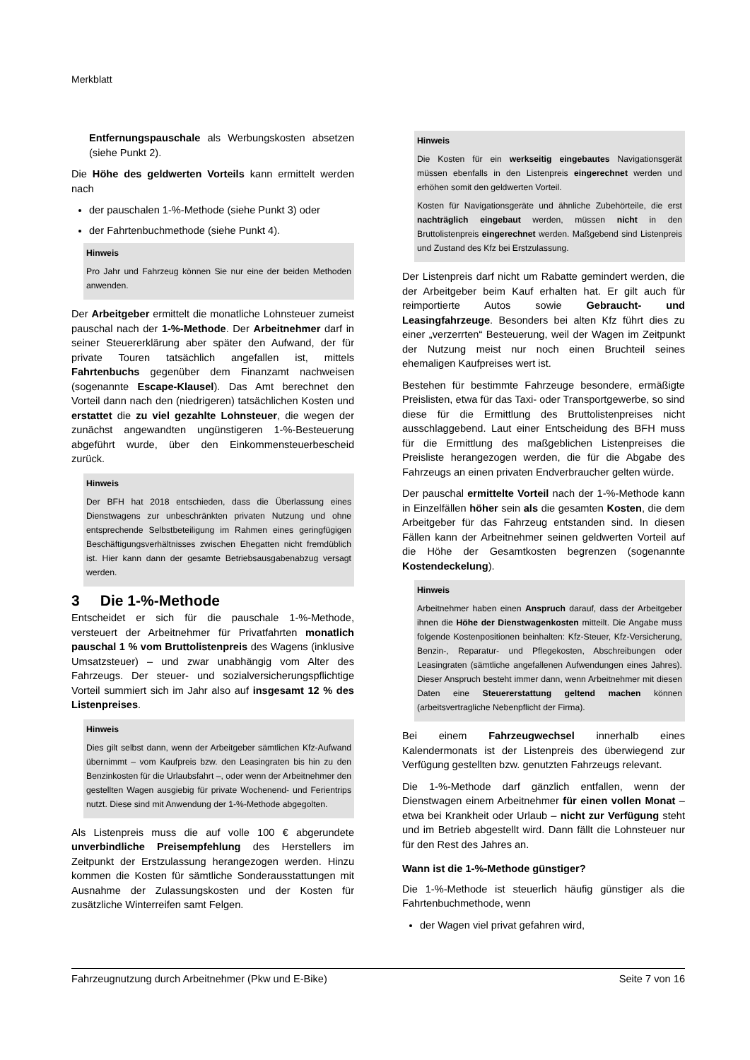Merkblatt
Entfernungspauschale als Werbungskosten absetzen (siehe Punkt 2).
Die Höhe des geldwerten Vorteils kann ermittelt werden nach
der pauschalen 1-%-Methode (siehe Punkt 3) oder
der Fahrtenbuchmethode (siehe Punkt 4).
Hinweis
Pro Jahr und Fahrzeug können Sie nur eine der beiden Methoden anwenden.
Der Arbeitgeber ermittelt die monatliche Lohnsteuer zumeist pauschal nach der 1-%-Methode. Der Arbeitnehmer darf in seiner Steuererklärung aber später den Aufwand, der für private Touren tatsächlich angefallen ist, mittels Fahrtenbuchs gegenüber dem Finanzamt nachweisen (sogenannte Escape-Klausel). Das Amt berechnet den Vorteil dann nach den (niedrigeren) tatsächlichen Kosten und erstattet die zu viel gezahlte Lohnsteuer, die wegen der zunächst angewandten ungünstigeren 1-%-Besteuerung abgeführt wurde, über den Einkommensteuerbescheid zurück.
Hinweis
Der BFH hat 2018 entschieden, dass die Überlassung eines Dienstwagens zur unbeschränkten privaten Nutzung und ohne entsprechende Selbstbeteiligung im Rahmen eines geringfügigen Beschäftigungsverhältnisses zwischen Ehegatten nicht fremdüblich ist. Hier kann dann der gesamte Betriebsausgabenabzug versagt werden.
3 Die 1-%-Methode
Entscheidet er sich für die pauschale 1-%-Methode, versteuert der Arbeitnehmer für Privatfahrten monatlich pauschal 1 % vom Bruttolistenpreis des Wagens (inklusive Umsatzsteuer) – und zwar unabhängig vom Alter des Fahrzeugs. Der steuer- und sozialversicherungspflichtige Vorteil summiert sich im Jahr also auf insgesamt 12 % des Listenpreises.
Hinweis
Dies gilt selbst dann, wenn der Arbeitgeber sämtlichen Kfz-Aufwand übernimmt – vom Kaufpreis bzw. den Leasingraten bis hin zu den Benzinkosten für die Urlaubsfahrt –, oder wenn der Arbeitnehmer den gestellten Wagen ausgiebig für private Wochenend- und Ferientrips nutzt. Diese sind mit Anwendung der 1-%-Methode abgegolten.
Als Listenpreis muss die auf volle 100 € abgerundete unverbindliche Preisempfehlung des Herstellers im Zeitpunkt der Erstzulassung herangezogen werden. Hinzu kommen die Kosten für sämtliche Sonderausstattungen mit Ausnahme der Zulassungskosten und der Kosten für zusätzliche Winterreifen samt Felgen.
Hinweis
Die Kosten für ein werkseitig eingebautes Navigationsgerät müssen ebenfalls in den Listenpreis eingerechnet werden und erhöhen somit den geldwerten Vorteil.
Kosten für Navigationsgeräte und ähnliche Zubehörteile, die erst nachträglich eingebaut werden, müssen nicht in den Bruttolistenpreis eingerechnet werden. Maßgebend sind Listenpreis und Zustand des Kfz bei Erstzulassung.
Der Listenpreis darf nicht um Rabatte gemindert werden, die der Arbeitgeber beim Kauf erhalten hat. Er gilt auch für reimportierte Autos sowie Gebraucht- und Leasingfahrzeuge. Besonders bei alten Kfz führt dies zu einer „verzerrten“ Besteuerung, weil der Wagen im Zeitpunkt der Nutzung meist nur noch einen Bruchteil seines ehemaligen Kaufpreises wert ist.
Bestehen für bestimmte Fahrzeuge besondere, ermäßigte Preislisten, etwa für das Taxi- oder Transportgewerbe, so sind diese für die Ermittlung des Bruttolistenpreises nicht ausschlaggebend. Laut einer Entscheidung des BFH muss für die Ermittlung des maßgeblichen Listenpreises die Preisliste herangezogen werden, die für die Abgabe des Fahrzeugs an einen privaten Endverbraucher gelten würde.
Der pauschal ermittelte Vorteil nach der 1-%-Methode kann in Einzelfällen höher sein als die gesamten Kosten, die dem Arbeitgeber für das Fahrzeug entstanden sind. In diesen Fällen kann der Arbeitnehmer seinen geldwerten Vorteil auf die Höhe der Gesamtkosten begrenzen (sogenannte Kostendeckelung).
Hinweis
Arbeitnehmer haben einen Anspruch darauf, dass der Arbeitgeber ihnen die Höhe der Dienstwagenkosten mitteilt. Die Angabe muss folgende Kostenpositionen beinhalten: Kfz-Steuer, Kfz-Versicherung, Benzin-, Reparatur- und Pflegekosten, Abschreibungen oder Leasingraten (sämtliche angefallenen Aufwendungen eines Jahres). Dieser Anspruch besteht immer dann, wenn Arbeitnehmer mit diesen Daten eine Steuererstattung geltend machen können (arbeitsvertragliche Nebenpflicht der Firma).
Bei einem Fahrzeugwechsel innerhalb eines Kalendermonats ist der Listenpreis des überwiegend zur Verfügung gestellten bzw. genutzten Fahrzeugs relevant.
Die 1-%-Methode darf gänzlich entfallen, wenn der Dienstwagen einem Arbeitnehmer für einen vollen Monat – etwa bei Krankheit oder Urlaub – nicht zur Verfügung steht und im Betrieb abgestellt wird. Dann fällt die Lohnsteuer nur für den Rest des Jahres an.
Wann ist die 1-%-Methode günstiger?
Die 1-%-Methode ist steuerlich häufig günstiger als die Fahrtenbuchmethode, wenn
der Wagen viel privat gefahren wird,
Fahrzeugnutzung durch Arbeitnehmer (Pkw und E-Bike) Seite 7 von 16